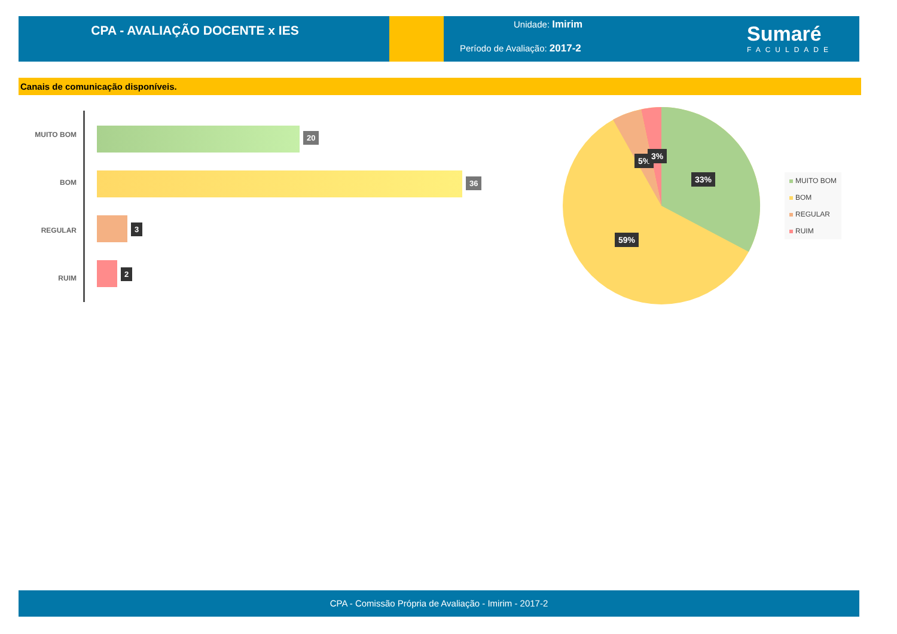CPA - AVALIAÇÃO DOCENTE x IES
Unidade: Imirim
Período de Avaliação: 2017-2
Sumaré
FACULDADE
Canais de comunicação disponíveis.
MUITO BOM 20
BOM 36
REGULAR 3
RUIM
2
5% 3%
33%
59%
MUITO BOM
BOM
REGULAR
RUIM
CPA - Comissão Própria de Avaliação - Imirim - 2017-2